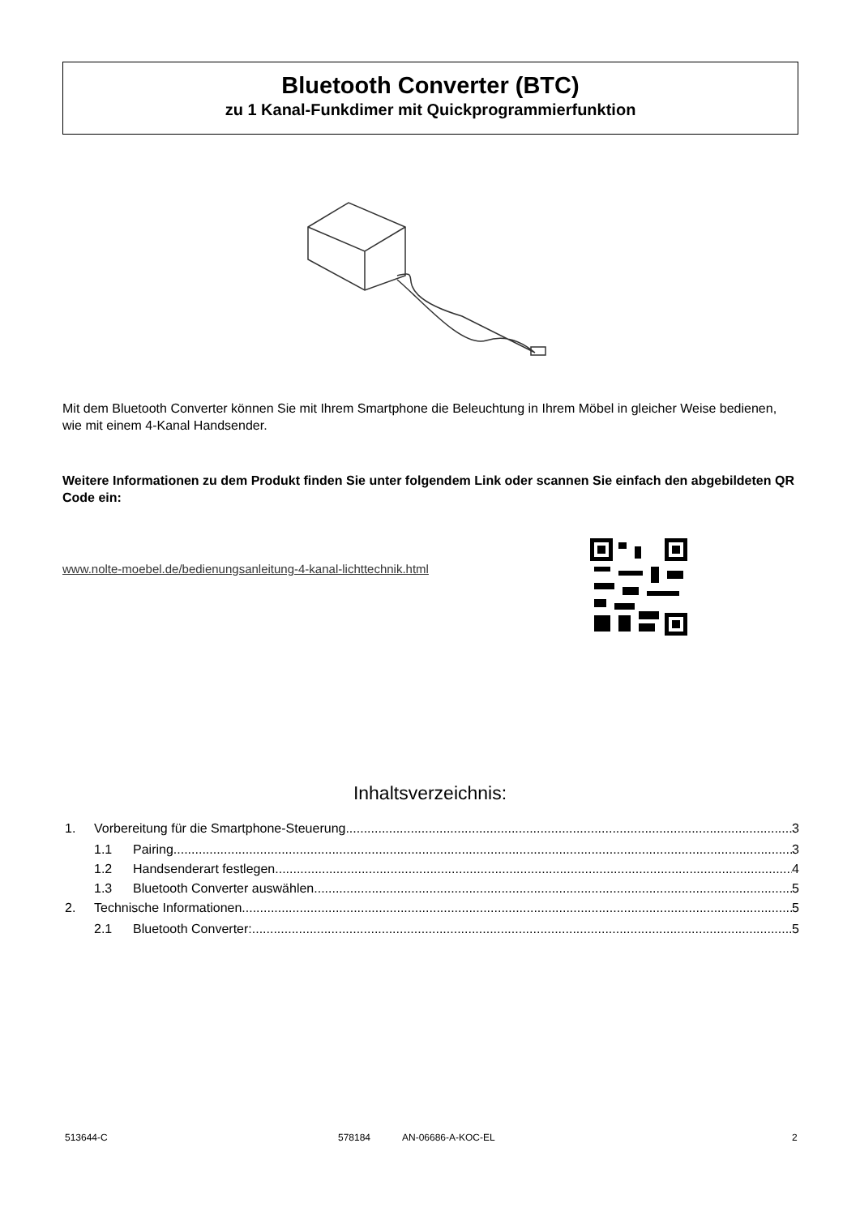Bluetooth Converter (BTC)
zu 1 Kanal-Funkdimer mit Quickprogrammierfunktion
Mit dem Bluetooth Converter können Sie mit Ihrem Smartphone die Beleuchtung in Ihrem Möbel in gleicher Weise bedienen, wie mit einem 4-Kanal Handsender.
Weitere Informationen zu dem Produkt finden Sie unter folgendem Link oder scannen Sie einfach den abgebildeten QR Code ein:
www.nolte-moebel.de/bedienungsanleitung-4-kanal-lichttechnik.html
Inhaltsverzeichnis:
1. Vorbereitung für die Smartphone-Steuerung 3
1.1 Pairing 3
1.2 Handsenderart festlegen 4
1.3 Bluetooth Converter auswählen 5
2. Technische Informationen 5
2.1 Bluetooth Converter: 5
513644-C 578184 AN-06686-A-KOC-EL 2